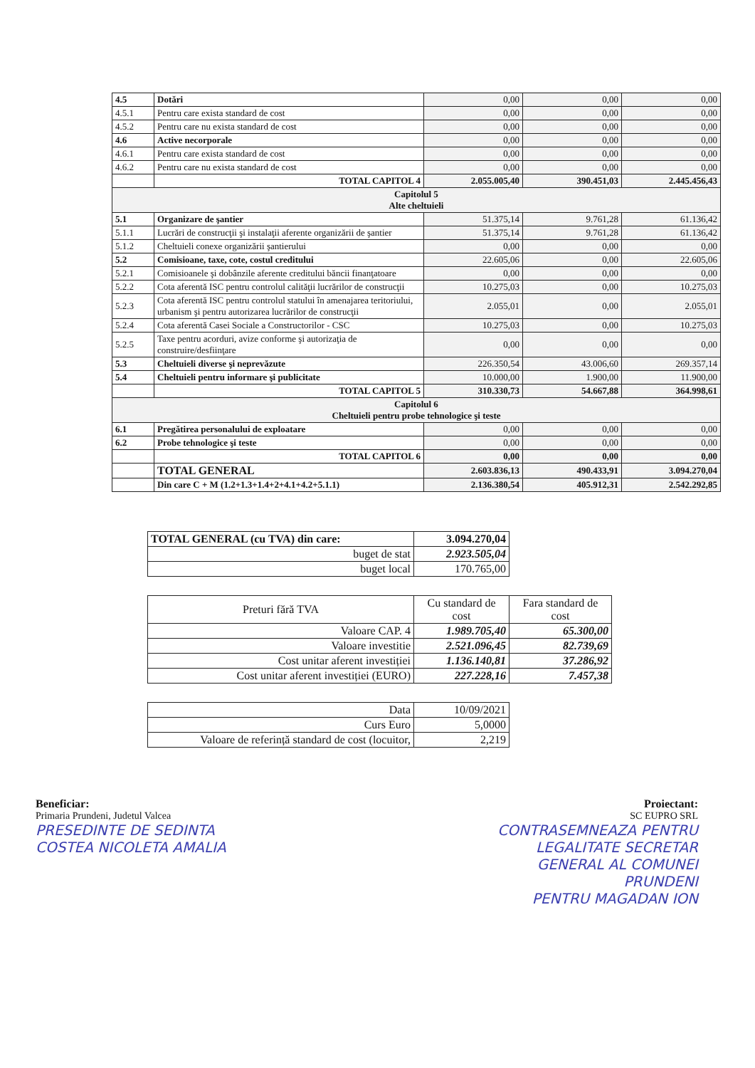| 4.5 | Dotări | 0,00 | 0,00 | 0,00 |
| 4.5.1 | Pentru care exista standard de cost | 0,00 | 0,00 | 0,00 |
| 4.5.2 | Pentru care nu exista standard de cost | 0,00 | 0,00 | 0,00 |
| 4.6 | Active necorporale | 0,00 | 0,00 | 0,00 |
| 4.6.1 | Pentru care exista standard de cost | 0,00 | 0,00 | 0,00 |
| 4.6.2 | Pentru care nu exista standard de cost | 0,00 | 0,00 | 0,00 |
| | TOTAL CAPITOL 4 | 2.055.005,40 | 390.451,03 | 2.445.456,43 |
| Capitolul 5 Alte cheltuieli | | | | |
| 5.1 | Organizare de şantier | 51.375,14 | 9.761,28 | 61.136,42 |
| 5.1.1 | Lucrări de construcţii şi instalaţii aferente organizării de şantier | 51.375,14 | 9.761,28 | 61.136,42 |
| 5.1.2 | Cheltuieli conexe organizării şantierului | 0,00 | 0,00 | 0,00 |
| 5.2 | Comisioane, taxe, cote, costul creditului | 22.605,06 | 0,00 | 22.605,06 |
| 5.2.1 | Comisioanele şi dobânzile aferente creditului băncii finanţatoare | 0,00 | 0,00 | 0,00 |
| 5.2.2 | Cota aferentă ISC pentru controlul calităţii lucrărilor de construcţii | 10.275,03 | 0,00 | 10.275,03 |
| 5.2.3 | Cota aferentă ISC pentru controlul statului în amenajarea teritoriului, urbanism şi pentru autorizarea lucrărilor de construcţii | 2.055,01 | 0,00 | 2.055,01 |
| 5.2.4 | Cota aferentă Casei Sociale a Constructorilor - CSC | 10.275,03 | 0,00 | 10.275,03 |
| 5.2.5 | Taxe pentru acorduri, avize conforme şi autorizaţia de construire/desfiinţare | 0,00 | 0,00 | 0,00 |
| 5.3 | Cheltuieli diverse şi neprevăzute | 226.350,54 | 43.006,60 | 269.357,14 |
| 5.4 | Cheltuieli pentru informare şi publicitate | 10.000,00 | 1.900,00 | 11.900,00 |
| | TOTAL CAPITOL 5 | 310.330,73 | 54.667,88 | 364.998,61 |
| Capitolul 6 Cheltuieli pentru probe tehnologice şi teste | | | | |
| 6.1 | Pregătirea personalului de exploatare | 0,00 | 0,00 | 0,00 |
| 6.2 | Probe tehnologice şi teste | 0,00 | 0,00 | 0,00 |
| | TOTAL CAPITOL 6 | 0,00 | 0,00 | 0,00 |
| | TOTAL GENERAL | 2.603.836,13 | 490.433,91 | 3.094.270,04 |
| | Din care C + M (1.2+1.3+1.4+2+4.1+4.2+5.1.1) | 2.136.380,54 | 405.912,31 | 2.542.292,85 |
| TOTAL GENERAL (cu TVA) din care: | 3.094.270,04 |
| buget de stat | 2.923.505,04 |
| buget local | 170.765,00 |
| Preturi fără TVA | Cu standard de cost | Fara standard de cost |
| Valoare CAP. 4 | 1.989.705,40 | 65.300,00 |
| Valoare investitie | 2.521.096,45 | 82.739,69 |
| Cost unitar aferent investiției | 1.136.140,81 | 37.286,92 |
| Cost unitar aferent investiției (EURO) | 227.228,16 | 7.457,38 |
| Data | 10/09/2021 |
| Curs Euro | 5,0000 |
| Valoare de referință standard de cost (locuitor, | 2,219 |
Beneficiar:
Primaria Prundeni, Judetul Valcea
PRESEDINTE DE SEDINTA
COSTEA NICOLETA AMALIA
Proiectant:
SC EUPRO SRL
CONTRASEMNEAZA PENTRU
LEGALITATE SECRETAR
GENERAL AL COMUNEI
PRUNDENI
PENTRU MAGADAN ION